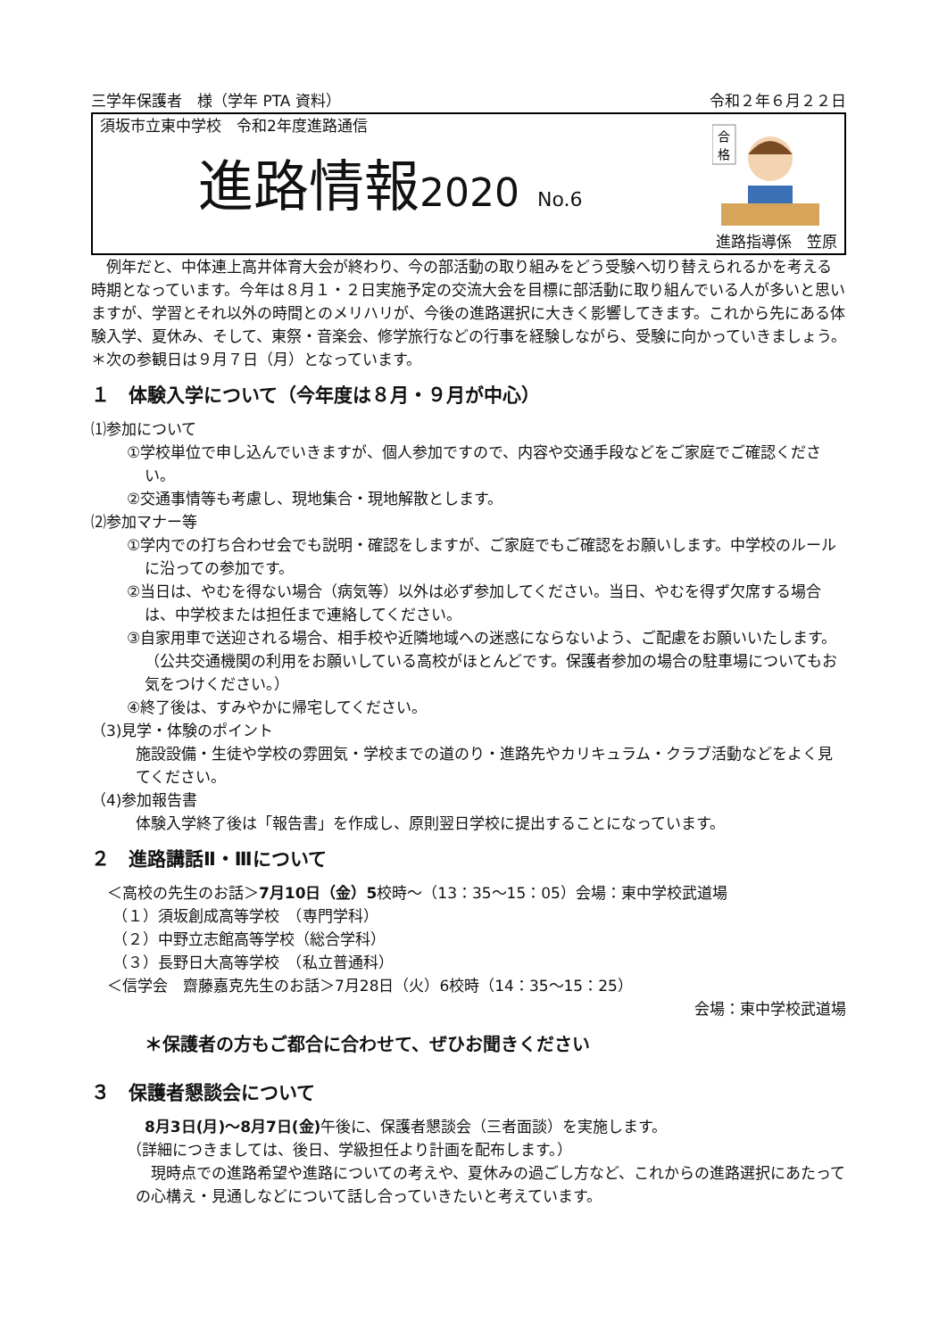三学年保護者　様（学年 PTA 資料） 令和２年６月２２日
須坂市立東中学校　令和2年度進路通信
進路情報2020 No.6
合
格
進路指導係　笠原
　例年だと、中体連上高井体育大会が終わり、今の部活動の取り組みをどう受験へ切り替えられるかを考える時期となっています。今年は８月１・２日実施予定の交流大会を目標に部活動に取り組んでいる人が多いと思いますが、学習とそれ以外の時間とのメリハリが、今後の進路選択に大きく影響してきます。これから先にある体験入学、夏休み、そして、東祭・音楽会、修学旅行などの行事を経験しながら、受験に向かっていきましょう。
＊次の参観日は９月７日（月）となっています。
１　体験入学について（今年度は８月・９月が中心）
⑴参加について
①学校単位で申し込んでいきますが、個人参加ですので、内容や交通手段などをご家庭でご確認ください。
②交通事情等も考慮し、現地集合・現地解散とします。
⑵参加マナー等
①学内での打ち合わせ会でも説明・確認をしますが、ご家庭でもご確認をお願いします。中学校のルールに沿っての参加です。
②当日は、やむを得ない場合（病気等）以外は必ず参加してください。当日、やむを得ず欠席する場合は、中学校または担任まで連絡してください。
③自家用車で送迎される場合、相手校や近隣地域への迷惑にならないよう、ご配慮をお願いいたします。（公共交通機関の利用をお願いしている高校がほとんどです。保護者参加の場合の駐車場についてもお気をつけください。）
④終了後は、すみやかに帰宅してください。
（3)見学・体験のポイント
施設設備・生徒や学校の雰囲気・学校までの道のり・進路先やカリキュラム・クラブ活動などをよく見てください。
（4)参加報告書
体験入学終了後は「報告書」を作成し、原則翌日学校に提出することになっています。
２　進路講話Ⅱ・Ⅲについて
＜高校の先生のお話＞7月10日（金）5校時～（13：35～15：05）会場：東中学校武道場
（１）須坂創成高等学校　（専門学科）
（２）中野立志館高等学校（総合学科）
（３）長野日大高等学校　（私立普通科）
＜信学会　齋藤嘉克先生のお話＞7月28日（火）6校時（14：35～15：25）
会場：東中学校武道場
＊保護者の方もご都合に合わせて、ぜひお聞きください
３　保護者懇談会について
8月3日(月)～8月7日(金) 午後に、保護者懇談会（三者面談）を実施します。
（詳細につきましては、後日、学級担任より計画を配布します。）
　現時点での進路希望や進路についての考えや、夏休みの過ごし方など、これからの進路選択にあたっての心構え・見通しなどについて話し合っていきたいと考えています。